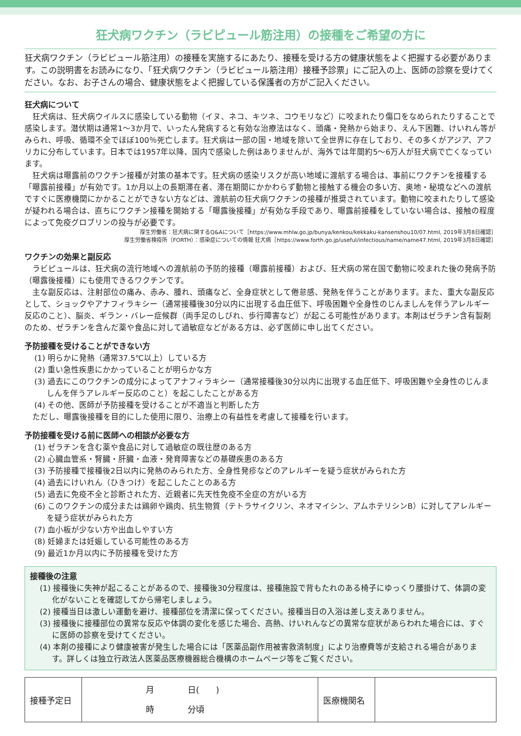狂犬病ワクチン（ラビピュール筋注用）の接種をご希望の方に
狂犬病ワクチン（ラビピュール筋注用）の接種を実施するにあたり、接種を受ける方の健康状態をよく把握する必要があります。この説明書をお読みになり、「狂犬病ワクチン（ラビピュール筋注用）接種予診票」にご記入の上、医師の診察を受けてください。なお、お子さんの場合、健康状態をよく把握している保護者の方がご記入ください。
狂犬病について
狂犬病は、狂犬病ウイルスに感染している動物（イヌ、ネコ、キツネ、コウモリなど）に咬まれたり傷口をなめられたりすることで感染します。潜伏期は通常1～3か月で、いったん発病すると有効な治療法はなく、頭痛・発熱から始まり、えん下困難、けいれん等がみられ、呼吸、循環不全でほぼ100％死亡します。狂犬病は一部の国・地域を除いて全世界に存在しており、その多くがアジア、アフリカに分布しています。日本では1957年以降、国内で感染した例はありませんが、海外では年間約5～6万人が狂犬病で亡くなっています。
狂犬病は曝露前のワクチン接種が対策の基本です。狂犬病の感染リスクが高い地域に渡航する場合は、事前にワクチンを接種する「曝露前接種」が有効です。1か月以上の長期滞在者、滞在期間にかかわらず動物と接触する機会の多い方、奥地・秘境などへの渡航ですぐに医療機関にかかることができない方などは、渡航前の狂犬病ワクチンの接種が推奨されています。動物に咬まれたりして感染が疑われる場合は、直ちにワクチン接種を開始する「曝露後接種」が有効な手段であり、曝露前接種をしていない場合は、接触の程度によって免疫グロブリンの投与が必要です。
厚生労働省：狂犬病に関するQ&Aについて［https://www.mhlw.go.jp/bunya/kenkou/kekkaku-kansenshou10/07.html, 2019年3月8日確認］
厚生労働省検疫所（FORTH）：感染症についての情報 狂犬病［https://www.forth.go.jp/useful/infectious/name/name47.html, 2019年3月8日確認］
ワクチンの効果と副反応
ラビピュールは、狂犬病の流行地域への渡航前の予防的接種（曝露前接種）および、狂犬病の常在国で動物に咬まれた後の発病予防（曝露後接種）にも使用できるワクチンです。
主な副反応は、注射部位の痛み、赤み、腫れ、頭痛など、全身症状として倦怠感、発熱を伴うことがあります。また、重大な副反応として、ショックやアナフィラキシー（通常接種後30分以内に出現する血圧低下、呼吸困難や全身性のじんましんを伴うアレルギー反応のこと）、脳炎、ギラン・バレー症候群（両手足のしびれ、歩行障害など）が起こる可能性があります。本剤はゼラチン含有製剤のため、ゼラチンを含んだ薬や食品に対して過敏症などがある方は、必ず医師に申し出てください。
予防接種を受けることができない方
(1) 明らかに発熱（通常37.5℃以上）している方
(2) 重い急性疾患にかかっていることが明らかな方
(3) 過去にこのワクチンの成分によってアナフィラキシー（通常接種後30分以内に出現する血圧低下、呼吸困難や全身性のじんましんを伴うアレルギー反応のこと）を起こしたことがある方
(4) その他、医師が予防接種を受けることが不適当と判断した方
ただし、曝露後接種を目的にした使用に限り、治療上の有益性を考慮して接種を行います。
予防接種を受ける前に医師への相談が必要な方
(1) ゼラチンを含む薬や食品に対して過敏症の既往歴のある方
(2) 心臓血管系・腎臓・肝臓・血液・発育障害などの基礎疾患のある方
(3) 予防接種で接種後2日以内に発熱のみられた方、全身性発疹などのアレルギーを疑う症状がみられた方
(4) 過去にけいれん（ひきつけ）を起こしたことのある方
(5) 過去に免疫不全と診断された方、近親者に先天性免疫不全症の方がいる方
(6) このワクチンの成分または鶏卵や鶏肉、抗生物質（テトラサイクリン、ネオマイシン、アムホテリシンB）に対してアレルギーを疑う症状がみられた方
(7) 血小板が少ない方や出血しやすい方
(8) 妊婦または妊娠している可能性のある方
(9) 最近1か月以内に予防接種を受けた方
接種後の注意
(1) 接種後に失神が起こることがあるので、接種後30分程度は、接種施設で背もたれのある椅子にゆっくり腰掛けて、体調の変化がないことを確認してから帰宅しましょう。
(2) 接種当日は激しい運動を避け、接種部位を清潔に保ってください。接種当日の入浴は差し支えありません。
(3) 接種後に接種部位の異常な反応や体調の変化を感じた場合、高熱、けいれんなどの異常な症状があらわれた場合には、すぐに医師の診察を受けてください。
(4) 本剤の接種により健康被害が発生した場合には「医薬品副作用被害救済制度」により治療費等が支給される場合があります。詳しくは独立行政法人医薬品医療機器総合機構のホームページ等をご覧ください。
| 接種予定日 | 月 日( ) 時 分頃 | 医療機関名 | |